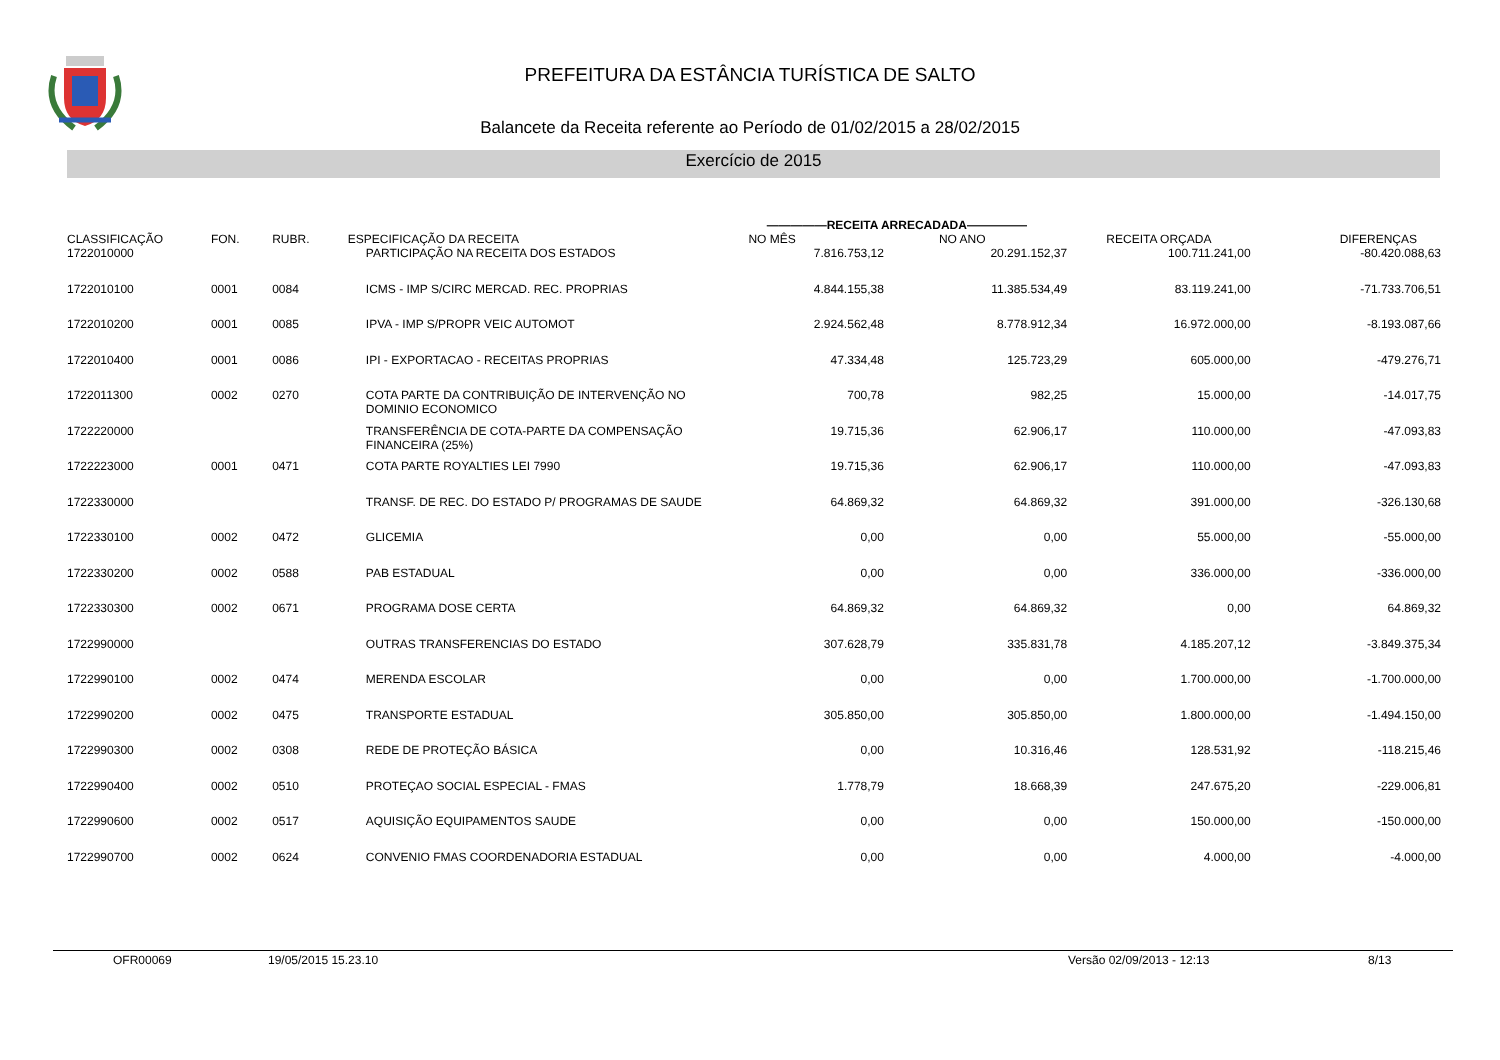PREFEITURA DA ESTÂNCIA TURÍSTICA DE SALTO
Balancete da Receita referente ao Período de 01/02/2015 a 28/02/2015
Exercício de 2015
| CLASSIFICAÇÃO | FON. | RUBR. | ESPECIFICAÇÃO DA RECEITA | —————RECEITA ARRECADADA————— | | RECEITA ORÇADA | DIFERENÇAS |
| --- | --- | --- | --- | --- | --- | --- | --- |
| | | | | NO MÊS | NO ANO | | |
| 1722010000 | | | PARTICIPAÇÃO NA RECEITA DOS ESTADOS | 7.816.753,12 | 20.291.152,37 | 100.711.241,00 | -80.420.088,63 |
| 1722010100 | 0001 | 0084 | ICMS - IMP S/CIRC MERCAD. REC. PROPRIAS | 4.844.155,38 | 11.385.534,49 | 83.119.241,00 | -71.733.706,51 |
| 1722010200 | 0001 | 0085 | IPVA - IMP S/PROPR VEIC AUTOMOT | 2.924.562,48 | 8.778.912,34 | 16.972.000,00 | -8.193.087,66 |
| 1722010400 | 0001 | 0086 | IPI - EXPORTACAO - RECEITAS PROPRIAS | 47.334,48 | 125.723,29 | 605.000,00 | -479.276,71 |
| 1722011300 | 0002 | 0270 | COTA PARTE DA CONTRIBUIÇÃO DE INTERVENÇÃO NO DOMINIO ECONOMICO | 700,78 | 982,25 | 15.000,00 | -14.017,75 |
| 1722220000 | | | TRANSFERÊNCIA DE COTA-PARTE DA COMPENSAÇÃO FINANCEIRA (25%) | 19.715,36 | 62.906,17 | 110.000,00 | -47.093,83 |
| 1722223000 | 0001 | 0471 | COTA PARTE ROYALTIES LEI 7990 | 19.715,36 | 62.906,17 | 110.000,00 | -47.093,83 |
| 1722330000 | | | TRANSF. DE REC. DO ESTADO P/ PROGRAMAS DE SAUDE | 64.869,32 | 64.869,32 | 391.000,00 | -326.130,68 |
| 1722330100 | 0002 | 0472 | GLICEMIA | 0,00 | 0,00 | 55.000,00 | -55.000,00 |
| 1722330200 | 0002 | 0588 | PAB ESTADUAL | 0,00 | 0,00 | 336.000,00 | -336.000,00 |
| 1722330300 | 0002 | 0671 | PROGRAMA DOSE CERTA | 64.869,32 | 64.869,32 | 0,00 | 64.869,32 |
| 1722990000 | | | OUTRAS TRANSFERENCIAS DO ESTADO | 307.628,79 | 335.831,78 | 4.185.207,12 | -3.849.375,34 |
| 1722990100 | 0002 | 0474 | MERENDA ESCOLAR | 0,00 | 0,00 | 1.700.000,00 | -1.700.000,00 |
| 1722990200 | 0002 | 0475 | TRANSPORTE ESTADUAL | 305.850,00 | 305.850,00 | 1.800.000,00 | -1.494.150,00 |
| 1722990300 | 0002 | 0308 | REDE DE PROTEÇÃO BÁSICA | 0,00 | 10.316,46 | 128.531,92 | -118.215,46 |
| 1722990400 | 0002 | 0510 | PROTEÇAO SOCIAL ESPECIAL - FMAS | 1.778,79 | 18.668,39 | 247.675,20 | -229.006,81 |
| 1722990600 | 0002 | 0517 | AQUISIÇÃO EQUIPAMENTOS SAUDE | 0,00 | 0,00 | 150.000,00 | -150.000,00 |
| 1722990700 | 0002 | 0624 | CONVENIO FMAS COORDENADORIA ESTADUAL | 0,00 | 0,00 | 4.000,00 | -4.000,00 |
OFR00069 19/05/2015 15.23.10 Versão 02/09/2013 - 12:13 8/13